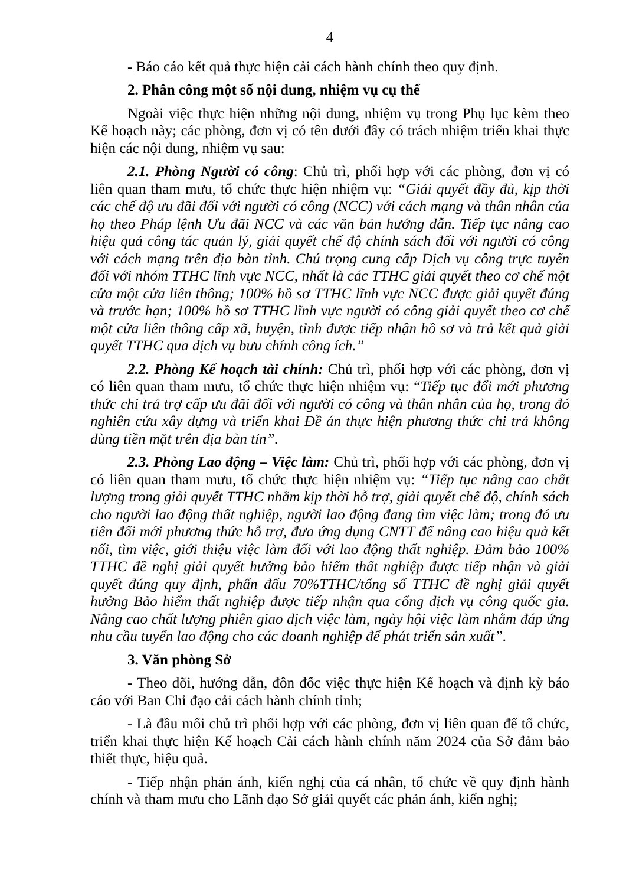4
- Báo cáo kết quả thực hiện cải cách hành chính theo quy định.
2. Phân công một số nội dung, nhiệm vụ cụ thể
Ngoài việc thực hiện những nội dung, nhiệm vụ trong Phụ lục kèm theo Kế hoạch này; các phòng, đơn vị có tên dưới đây có trách nhiệm triển khai thực hiện các nội dung, nhiệm vụ sau:
2.1. Phòng Người có công: Chủ trì, phối hợp với các phòng, đơn vị có liên quan tham mưu, tổ chức thực hiện nhiệm vụ: “Giải quyết đầy đủ, kịp thời các chế độ ưu đãi đối với người có công (NCC) với cách mạng và thân nhân của họ theo Pháp lệnh Ưu đãi NCC và các văn bản hướng dẫn. Tiếp tục nâng cao hiệu quả công tác quản lý, giải quyết chế độ chính sách đối với người có công với cách mạng trên địa bàn tỉnh. Chú trọng cung cấp Dịch vụ công trực tuyến đối với nhóm TTHC lĩnh vực NCC, nhất là các TTHC giải quyết theo cơ chế một cửa một cửa liên thông; 100% hồ sơ TTHC lĩnh vực NCC được giải quyết đúng và trước hạn; 100% hồ sơ TTHC lĩnh vực người có công giải quyết theo cơ chế một cửa liên thông cấp xã, huyện, tỉnh được tiếp nhận hồ sơ và trả kết quả giải quyết TTHC qua dịch vụ bưu chính công ích.”
2.2. Phòng Kế hoạch tài chính: Chủ trì, phối hợp với các phòng, đơn vị có liên quan tham mưu, tổ chức thực hiện nhiệm vụ: “Tiếp tục đổi mới phương thức chi trả trợ cấp ưu đãi đối với người có công và thân nhân của họ, trong đó nghiên cứu xây dựng và triển khai Đề án thực hiện phương thức chi trả không dùng tiền mặt trên địa bàn tỉn”.
2.3. Phòng Lao động – Việc làm: Chủ trì, phối hợp với các phòng, đơn vị có liên quan tham mưu, tổ chức thực hiện nhiệm vụ: “Tiếp tục nâng cao chất lượng trong giải quyết TTHC nhằm kịp thời hỗ trợ, giải quyết chế độ, chính sách cho người lao động thất nghiệp, người lao động đang tìm việc làm; trong đó ưu tiên đổi mới phương thức hỗ trợ, đưa ứng dụng CNTT để nâng cao hiệu quả kết nối, tìm việc, giới thiệu việc làm đối với lao động thất nghiệp. Đảm bảo 100% TTHC đề nghị giải quyết hưởng bảo hiểm thất nghiệp được tiếp nhận và giải quyết đúng quy định, phấn đấu 70%TTHC/tổng số TTHC đề nghị giải quyết hưởng Bảo hiểm thất nghiệp được tiếp nhận qua cổng dịch vụ công quốc gia. Nâng cao chất lượng phiên giao dịch việc làm, ngày hội việc làm nhằm đáp ứng nhu cầu tuyển lao động cho các doanh nghiệp để phát triển sản xuất”.
3. Văn phòng Sở
- Theo dõi, hướng dẫn, đôn đốc việc thực hiện Kế hoạch và định kỳ báo cáo với Ban Chỉ đạo cải cách hành chính tỉnh;
- Là đầu mối chủ trì phối hợp với các phòng, đơn vị liên quan để tổ chức, triển khai thực hiện Kế hoạch Cải cách hành chính năm 2024 của Sở đảm bảo thiết thực, hiệu quả.
- Tiếp nhận phản ánh, kiến nghị của cá nhân, tổ chức về quy định hành chính và tham mưu cho Lãnh đạo Sở giải quyết các phản ánh, kiến nghị;